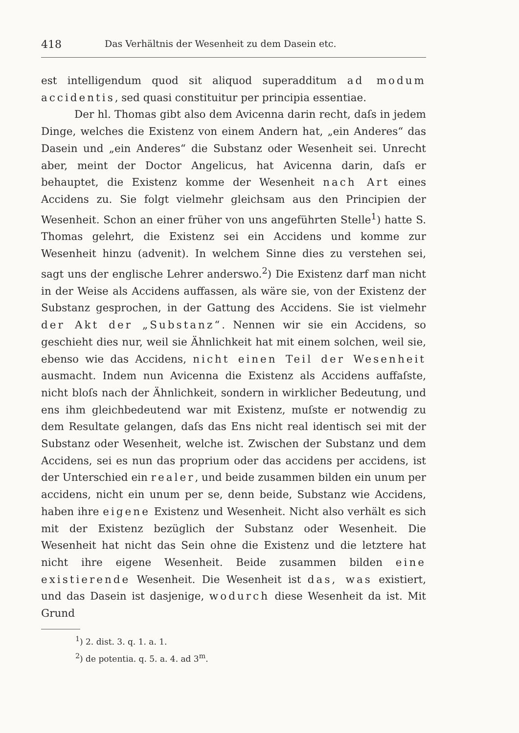418 Das Verhältnis der Wesenheit zu dem Dasein etc.
est intelligendum quod sit aliquod superadditum ad modum accidentis, sed quasi constituitur per principia essentiae.
Der hl. Thomas gibt also dem Avicenna darin recht, daſs in jedem Dinge, welches die Existenz von einem Andern hat, „ein Anderes“ das Dasein und „ein Anderes“ die Substanz oder Wesenheit sei. Unrecht aber, meint der Doctor Angelicus, hat Avicenna darin, daſs er behauptet, die Existenz komme der Wesenheit nach Art eines Accidens zu. Sie folgt vielmehr gleichsam aus den Principien der Wesenheit. Schon an einer früher von uns angeführten Stelle<sup>1</sup>) hatte S. Thomas gelehrt, die Existenz sei ein Accidens und komme zur Wesenheit hinzu (advenit). In welchem Sinne dies zu verstehen sei, sagt uns der englische Lehrer anderswo.<sup>2</sup>) Die Existenz darf man nicht in der Weise als Accidens auffassen, als wäre sie, von der Existenz der Substanz gesprochen, in der Gattung des Accidens. Sie ist vielmehr der Akt der „Substanz“. Nennen wir sie ein Accidens, so geschieht dies nur, weil sie Ähnlichkeit hat mit einem solchen, weil sie, ebenso wie das Accidens, nicht einen Teil der Wesenheit ausmacht. Indem nun Avicenna die Existenz als Accidens auffaſste, nicht bloſs nach der Ähnlichkeit, sondern in wirklicher Bedeutung, und ens ihm gleichbedeutend war mit Existenz, muſste er notwendig zu dem Resultate gelangen, daſs das Ens nicht real identisch sei mit der Substanz oder Wesenheit, welche ist. Zwischen der Substanz und dem Accidens, sei es nun das proprium oder das accidens per accidens, ist der Unterschied ein realer, und beide zusammen bilden ein unum per accidens, nicht ein unum per se, denn beide, Substanz wie Accidens, haben ihre eigene Existenz und Wesenheit. Nicht also verhält es sich mit der Existenz bezüglich der Substanz oder Wesenheit. Die Wesenheit hat nicht das Sein ohne die Existenz und die letztere hat nicht ihre eigene Wesenheit. Beide zusammen bilden eine existierende Wesenheit. Die Wesenheit ist das, was existiert, und das Dasein ist dasjenige, wodurch diese Wesenheit da ist. Mit Grund
<sup>1</sup>) 2. dist. 3. q. 1. a. 1.
<sup>2</sup>) de potentia. q. 5. a. 4. ad 3<sup>m</sup>.